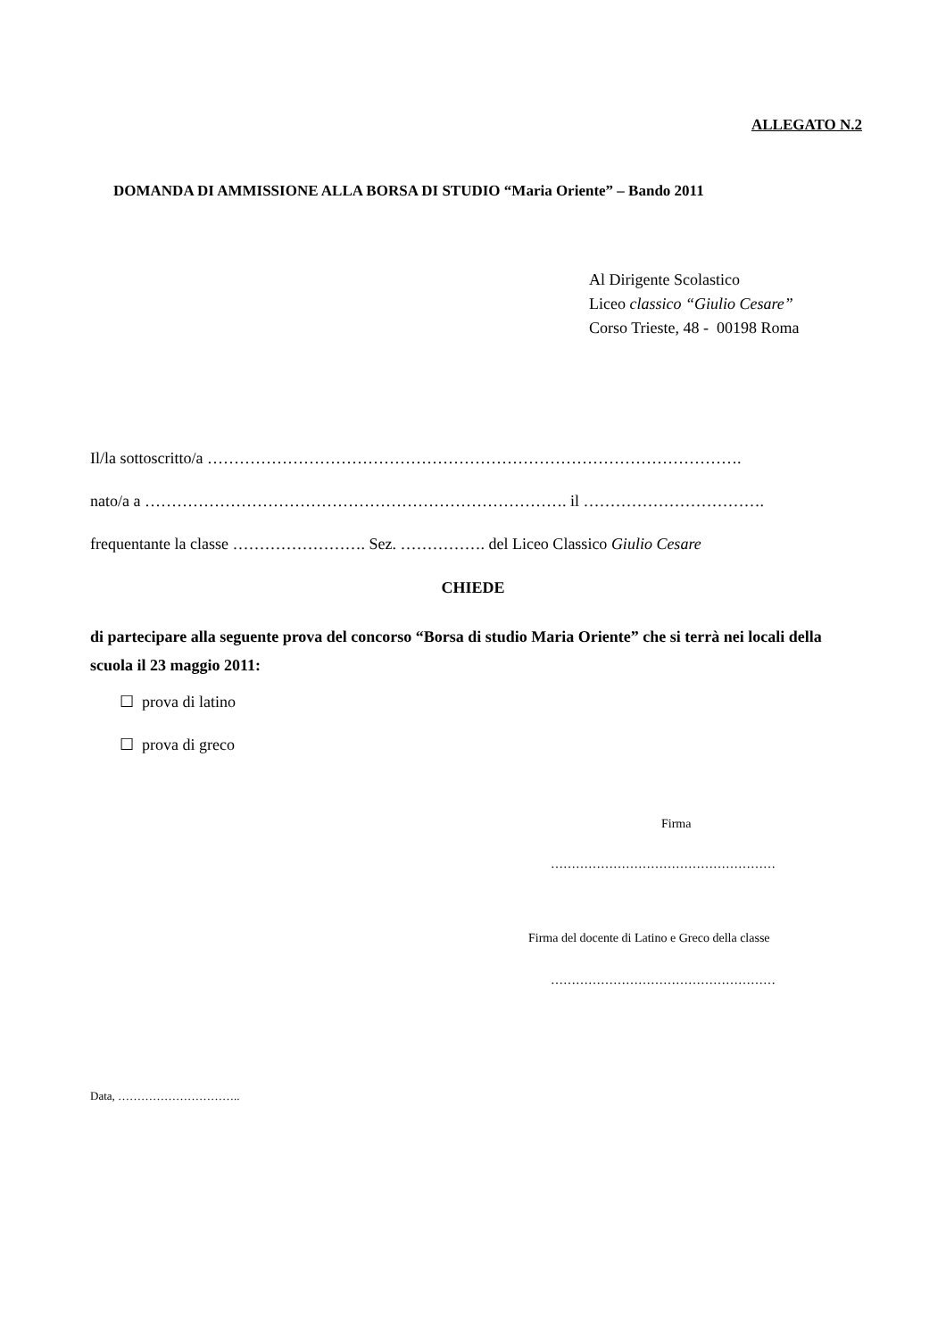ALLEGATO N.2
DOMANDA DI AMMISSIONE ALLA BORSA DI STUDIO “Maria Oriente” – Bando 2011
Al Dirigente Scolastico
Liceo classico “Giulio Cesare”
Corso Trieste, 48 - 00198 Roma
Il/la sottoscritto/a ……………………………………………………………………………………….
nato/a a ……………………………………………………………………. il …………………………….
frequentante la classe ……………………. Sez. ……………. del Liceo Classico Giulio Cesare
CHIEDE
di partecipare alla seguente prova del concorso “Borsa di studio Maria Oriente” che si terrà nei locali della scuola il 23 maggio 2011:
☐ prova di latino
☐ prova di greco
Firma
………………………………………………
Firma del docente di Latino e Greco della classe
………………………………………………
Data, …………………………..